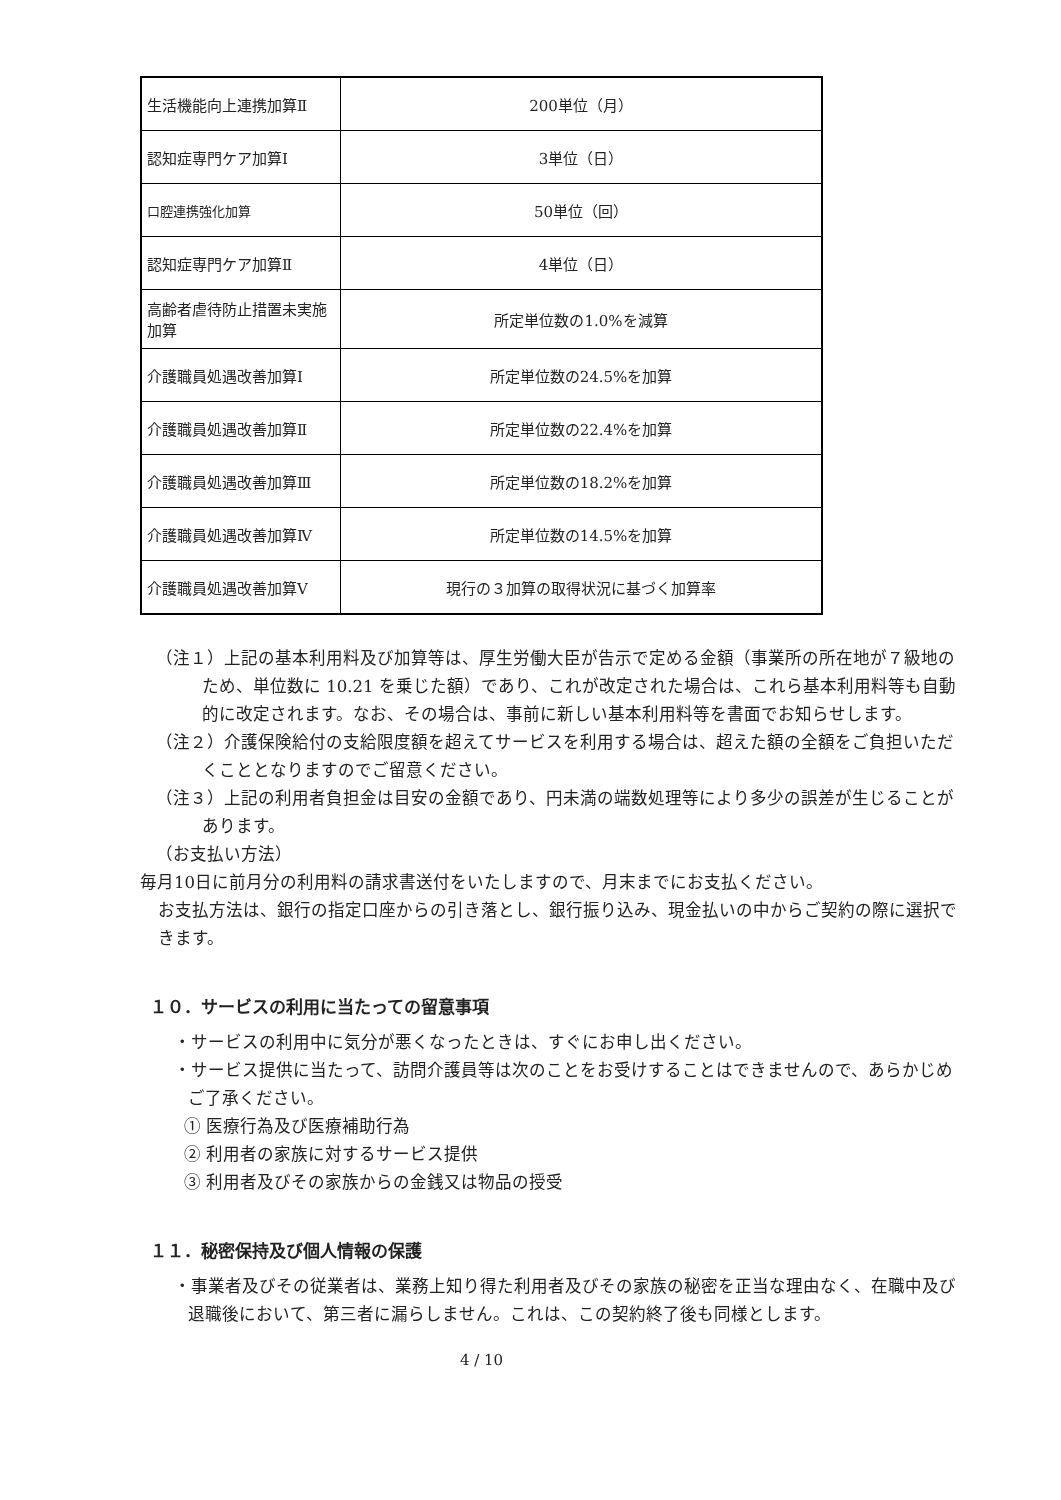| 生活機能向上連携加算Ⅱ | 200単位（月） |
| 認知症専門ケア加算Ⅰ | 3単位（日） |
| 口腔連携強化加算 | 50単位（回） |
| 認知症専門ケア加算Ⅱ | 4単位（日） |
| 高齢者虐待防止措置未実施加算 | 所定単位数の1.0%を減算 |
| 介護職員処遇改善加算Ⅰ | 所定単位数の24.5%を加算 |
| 介護職員処遇改善加算Ⅱ | 所定単位数の22.4%を加算 |
| 介護職員処遇改善加算Ⅲ | 所定単位数の18.2%を加算 |
| 介護職員処遇改善加算Ⅳ | 所定単位数の14.5%を加算 |
| 介護職員処遇改善加算Ⅴ | 現行の３加算の取得状況に基づく加算率 |
（注１）上記の基本利用料及び加算等は、厚生労働大臣が告示で定める金額（事業所の所在地が７級地のため、単位数に 10.21 を乗じた額）であり、これが改定された場合は、これら基本利用料等も自動的に改定されます。なお、その場合は、事前に新しい基本利用料等を書面でお知らせします。
（注２）介護保険給付の支給限度額を超えてサービスを利用する場合は、超えた額の全額をご負担いただくこととなりますのでご留意ください。
（注３）上記の利用者負担金は目安の金額であり、円未満の端数処理等により多少の誤差が生じることがあります。
（お支払い方法）
毎月10日に前月分の利用料の請求書送付をいたしますので、月末までにお支払ください。
お支払方法は、銀行の指定口座からの引き落とし、銀行振り込み、現金払いの中からご契約の際に選択できます。
１０．サービスの利用に当たっての留意事項
・サービスの利用中に気分が悪くなったときは、すぐにお申し出ください。
・サービス提供に当たって、訪問介護員等は次のことをお受けすることはできませんので、あらかじめご了承ください。
① 医療行為及び医療補助行為
② 利用者の家族に対するサービス提供
③ 利用者及びその家族からの金銭又は物品の授受
１１．秘密保持及び個人情報の保護
・事業者及びその従業者は、業務上知り得た利用者及びその家族の秘密を正当な理由なく、在職中及び退職後において、第三者に漏らしません。これは、この契約終了後も同様とします。
4 / 10